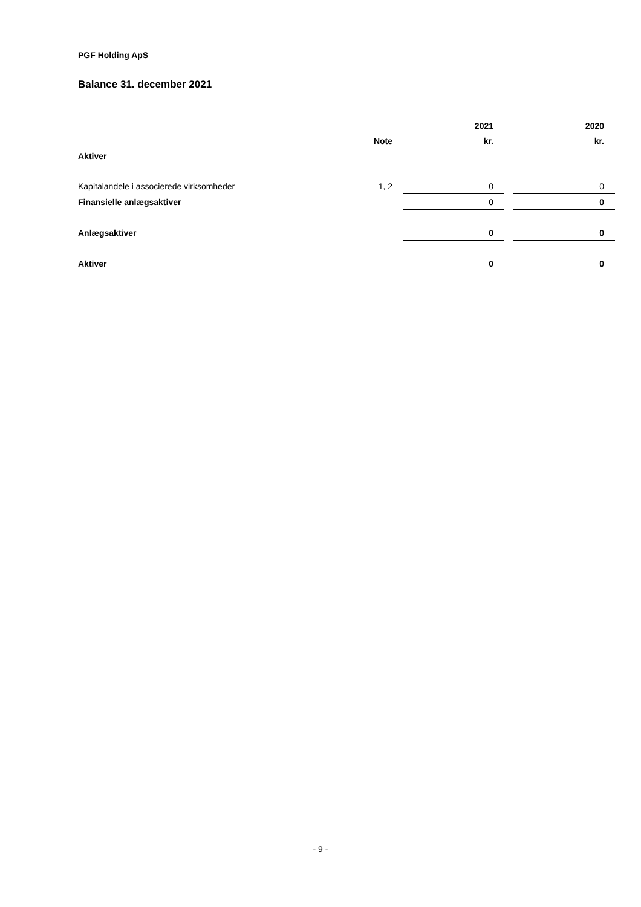PGF Holding ApS
Balance 31. december 2021
| | | 2021 | | 2020 |
| --- | --- | --- | --- | --- |
| | Note | kr. | | kr. |
| Aktiver | | | | |
| Kapitalandele i associerede virksomheder | 1, 2 | 0 | | 0 |
| Finansielle anlægsaktiver | | 0 | | 0 |
| Anlægsaktiver | | 0 | | 0 |
| Aktiver | | 0 | | 0 |
- 9 -